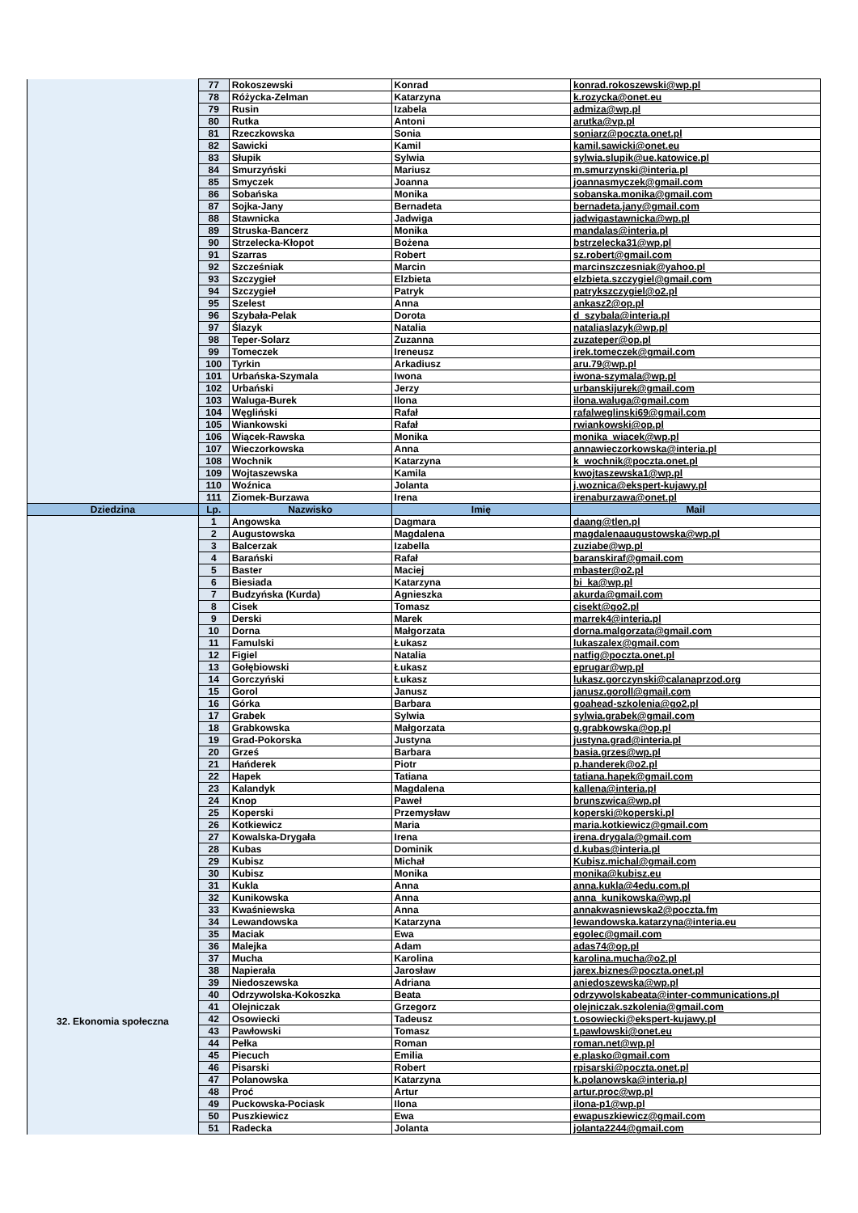| | 77 | Rokoszewski | Konrad | konrad.rokoszewski@wp.pl |
| | 78 | Różycka-Zelman | Katarzyna | k.rozycka@onet.eu |
| | 79 | Rusin | Izabela | admiza@wp.pl |
| | 80 | Rutka | Antoni | arutka@vp.pl |
| | 81 | Rzeczkowska | Sonia | soniarz@poczta.onet.pl |
| | 82 | Sawicki | Kamil | kamil.sawicki@onet.eu |
| | 83 | Słupik | Sylwia | sylwia.slupik@ue.katowice.pl |
| | 84 | Smurzyński | Mariusz | m.smurzynski@interia.pl |
| | 85 | Smyczek | Joanna | joannasmyczek@gmail.com |
| | 86 | Sobańska | Monika | sobanska.monika@gmail.com |
| | 87 | Sojka-Jany | Bernadeta | bernadeta.jany@gmail.com |
| | 88 | Stawnicka | Jadwiga | jadwigastawnicka@wp.pl |
| | 89 | Struska-Bancerz | Monika | mandalas@interia.pl |
| | 90 | Strzelecka-Kłopot | Bożena | bstrzelecka31@wp.pl |
| | 91 | Szarras | Robert | sz.robert@gmail.com |
| | 92 | Szcześniak | Marcin | marcinszczesniak@yahoo.pl |
| | 93 | Szczygieł | Elzbieta | elzbieta.szczygiel@gmail.com |
| | 94 | Szczygieł | Patryk | patrykszczygiel@o2.pl |
| | 95 | Szelest | Anna | ankasz2@op.pl |
| | 96 | Szybała-Pelak | Dorota | d_szybala@interia.pl |
| | 97 | Ślazyk | Natalia | nataliaslazyk@wp.pl |
| | 98 | Teper-Solarz | Zuzanna | zuzateper@op.pl |
| | 99 | Tomeczek | Ireneusz | irek.tomeczek@gmail.com |
| | 100 | Tyrkin | Arkadiusz | aru.79@wp.pl |
| | 101 | Urbańska-Szymala | Iwona | iwona-szymala@wp.pl |
| | 102 | Urbański | Jerzy | urbanskijurek@gmail.com |
| | 103 | Waluga-Burek | Ilona | ilona.waluga@gmail.com |
| | 104 | Węgliński | Rafał | rafalweglinski69@gmail.com |
| | 105 | Wiankowski | Rafał | rwiankowski@op.pl |
| | 106 | Wiącek-Rawska | Monika | monika_wiacek@wp.pl |
| | 107 | Wieczorkowska | Anna | annawieczorkowska@interia.pl |
| | 108 | Wochnik | Katarzyna | k_wochnik@poczta.onet.pl |
| | 109 | Wojtaszewska | Kamila | kwojtaszewska1@wp.pl |
| | 110 | Woźnica | Jolanta | j.woznica@ekspert-kujawy.pl |
| | 111 | Ziomek-Burzawa | Irena | irenaburzawa@onet.pl |
| Dziedzina | Lp. | Nazwisko | Imię | Mail |
| 32. Ekonomia społeczna | 1 | Angowska | Dagmara | daang@tlen.pl |
| | 2 | Augustowska | Magdalena | magdalenaaugustowska@wp.pl |
| | 3 | Balcerzak | Izabella | zuziabe@wp.pl |
| | 4 | Barański | Rafał | baranskiraf@gmail.com |
| | 5 | Baster | Maciej | mbaster@o2.pl |
| | 6 | Biesiada | Katarzyna | bi_ka@wp.pl |
| | 7 | Budzyńska (Kurda) | Agnieszka | akurda@gmail.com |
| | 8 | Cisek | Tomasz | cisekt@go2.pl |
| | 9 | Derski | Marek | marrek4@interia.pl |
| | 10 | Dorna | Małgorzata | dorna.malgorzata@gmail.com |
| | 11 | Famulski | Łukasz | lukaszalex@gmail.com |
| | 12 | Figiel | Natalia | natfig@poczta.onet.pl |
| | 13 | Gołębiowski | Łukasz | eprugar@wp.pl |
| | 14 | Gorczyński | Łukasz | lukasz.gorczynski@calanaprzod.org |
| | 15 | Gorol | Janusz | janusz.goroll@gmail.com |
| | 16 | Górka | Barbara | goahead-szkolenia@go2.pl |
| | 17 | Grabek | Sylwia | sylwia.grabek@gmail.com |
| | 18 | Grabkowska | Małgorzata | g.grabkowska@op.pl |
| | 19 | Grad-Pokorska | Justyna | justyna.grad@interia.pl |
| | 20 | Grześ | Barbara | basia.grzes@wp.pl |
| | 21 | Hańderek | Piotr | p.handerek@o2.pl |
| | 22 | Hapek | Tatiana | tatiana.hapek@gmail.com |
| | 23 | Kalandyk | Magdalena | kallena@interia.pl |
| | 24 | Knop | Paweł | brunszwica@wp.pl |
| | 25 | Koperski | Przemysław | koperski@koperski.pl |
| | 26 | Kotkiewicz | Maria | maria.kotkiewicz@gmail.com |
| | 27 | Kowalska-Drygała | Irena | irena.drygala@gmail.com |
| | 28 | Kubas | Dominik | d.kubas@interia.pl |
| | 29 | Kubisz | Michał | Kubisz.michal@gmail.com |
| | 30 | Kubisz | Monika | monika@kubisz.eu |
| | 31 | Kukla | Anna | anna.kukla@4edu.com.pl |
| | 32 | Kunikowska | Anna | anna_kunikowska@wp.pl |
| | 33 | Kwaśniewska | Anna | annakwasniewska2@poczta.fm |
| | 34 | Lewandowska | Katarzyna | lewandowska.katarzyna@interia.eu |
| | 35 | Maciak | Ewa | egolec@gmail.com |
| | 36 | Malejka | Adam | adas74@op.pl |
| | 37 | Mucha | Karolina | karolina.mucha@o2.pl |
| | 38 | Napierała | Jarosław | jarex.biznes@poczta.onet.pl |
| | 39 | Niedoszewska | Adriana | aniedoszewska@wp.pl |
| | 40 | Odrzywolska-Kokoszka | Beata | odrzywolskabeata@inter-communications.pl |
| | 41 | Olejniczak | Grzegorz | olejniczak.szkolenia@gmail.com |
| | 42 | Osowiecki | Tadeusz | t.osowiecki@ekspert-kujawy.pl |
| | 43 | Pawłowski | Tomasz | t.pawlowski@onet.eu |
| | 44 | Pełka | Roman | roman.net@wp.pl |
| | 45 | Piecuch | Emilia | e.plasko@gmail.com |
| | 46 | Pisarski | Robert | rpisarski@poczta.onet.pl |
| | 47 | Polanowska | Katarzyna | k.polanowska@interia.pl |
| | 48 | Proć | Artur | artur.proc@wp.pl |
| | 49 | Puckowska-Pociask | Ilona | ilona-p1@wp.pl |
| | 50 | Puszkiewicz | Ewa | ewapuszkiewicz@gmail.com |
| | 51 | Radecka | Jolanta | jolanta2244@gmail.com |